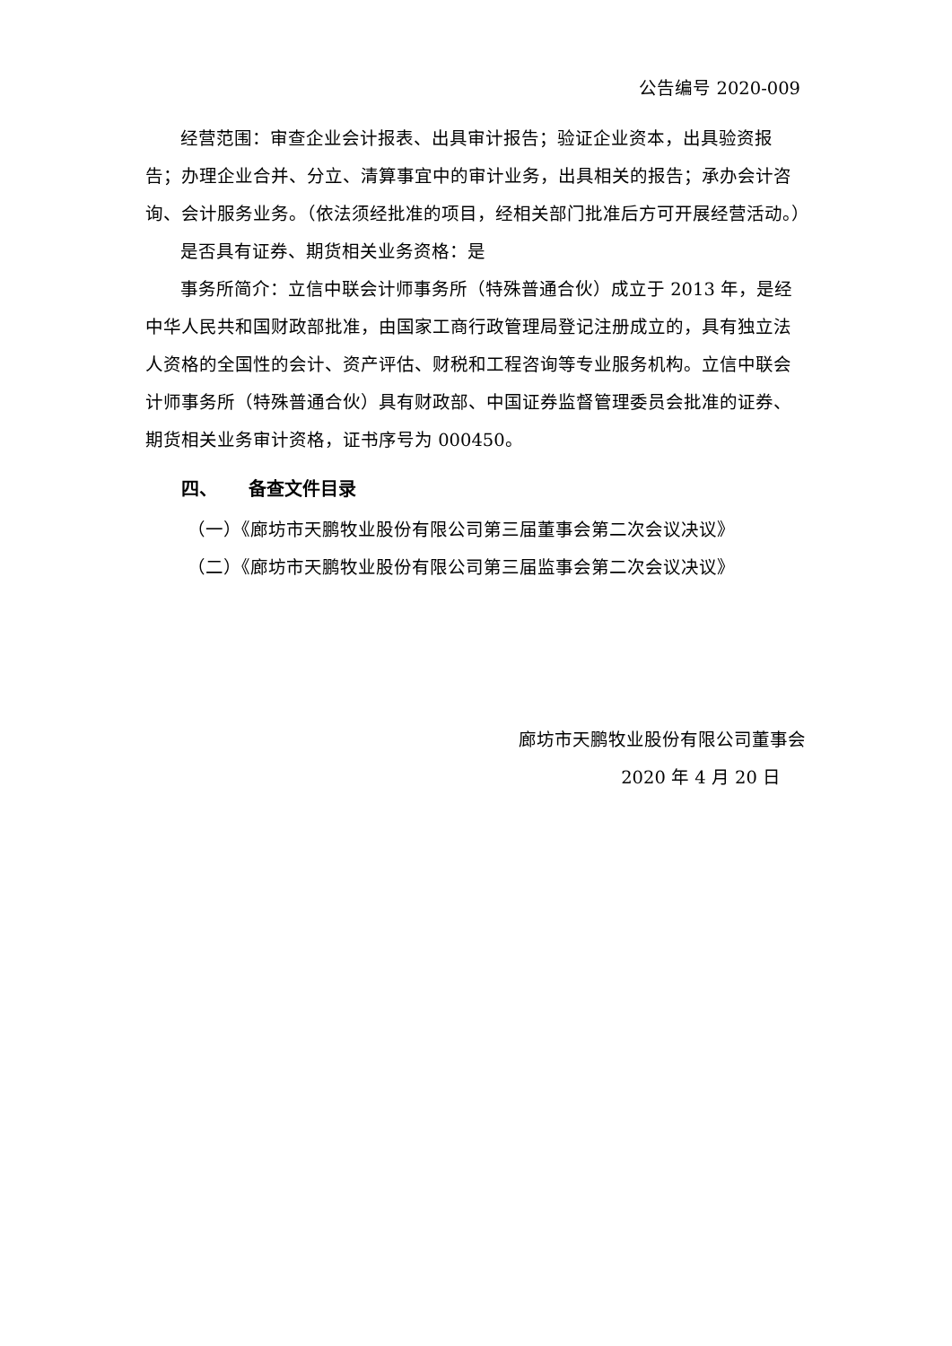公告编号 2020-009
经营范围：审查企业会计报表、出具审计报告；验证企业资本，出具验资报告；办理企业合并、分立、清算事宜中的审计业务，出具相关的报告；承办会计咨询、会计服务业务。（依法须经批准的项目，经相关部门批准后方可开展经营活动。）
是否具有证券、期货相关业务资格：是
事务所简介：立信中联会计师事务所（特殊普通合伙）成立于 2013 年，是经中华人民共和国财政部批准，由国家工商行政管理局登记注册成立的，具有独立法人资格的全国性的会计、资产评估、财税和工程咨询等专业服务机构。立信中联会计师事务所（特殊普通合伙）具有财政部、中国证券监督管理委员会批准的证券、期货相关业务审计资格，证书序号为 000450。
四、 备查文件目录
（一）《廊坊市天鹏牧业股份有限公司第三届董事会第二次会议决议》
（二）《廊坊市天鹏牧业股份有限公司第三届监事会第二次会议决议》
廊坊市天鹏牧业股份有限公司董事会
2020 年 4 月 20 日